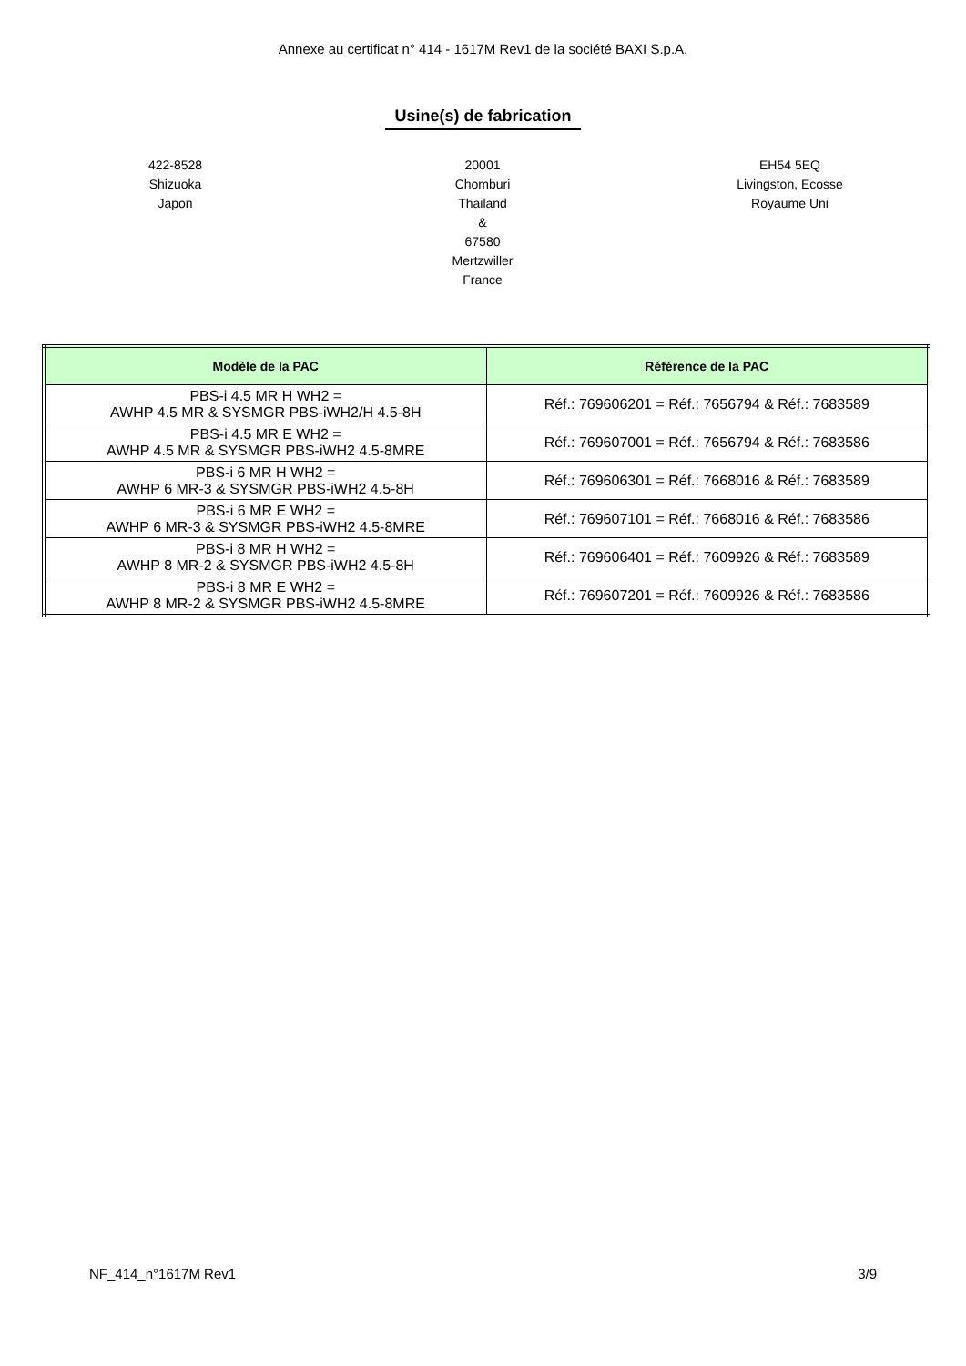Annexe au certificat n° 414 - 1617M Rev1 de la société BAXI S.p.A.
Usine(s) de fabrication
422-8528
Shizuoka
Japon
20001
Chomburi
Thailand
&
67580
Mertzwiller
France
EH54 5EQ
Livingston, Ecosse
Royaume Uni
| Modèle de la PAC | Référence de la PAC |
| --- | --- |
| PBS-i 4.5 MR H WH2 = AWHP 4.5 MR & SYSMGR PBS-iWH2/H 4.5-8H | Réf.: 769606201 = Réf.: 7656794 & Réf.: 7683589 |
| PBS-i 4.5 MR E WH2 = AWHP 4.5 MR & SYSMGR PBS-iWH2 4.5-8MRE | Réf.: 769607001 = Réf.: 7656794 & Réf.: 7683586 |
| PBS-i 6 MR H WH2 = AWHP 6 MR-3 & SYSMGR PBS-iWH2 4.5-8H | Réf.: 769606301 = Réf.: 7668016 & Réf.: 7683589 |
| PBS-i 6 MR E WH2 = AWHP 6 MR-3 & SYSMGR PBS-iWH2 4.5-8MRE | Réf.: 769607101 = Réf.: 7668016 & Réf.: 7683586 |
| PBS-i 8 MR H WH2 = AWHP 8 MR-2 & SYSMGR PBS-iWH2 4.5-8H | Réf.: 769606401 = Réf.: 7609926 & Réf.: 7683589 |
| PBS-i 8 MR E WH2 = AWHP 8 MR-2 & SYSMGR PBS-iWH2 4.5-8MRE | Réf.: 769607201 = Réf.: 7609926 & Réf.: 7683586 |
NF_414_n°1617M Rev1 3/9